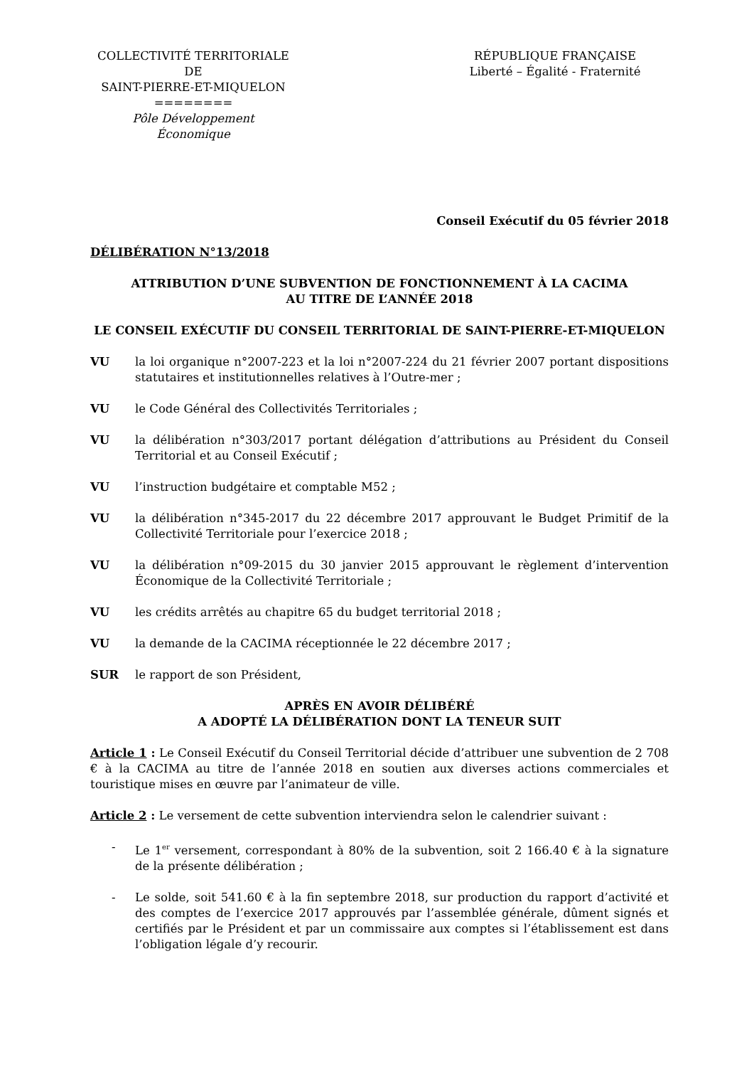COLLECTIVITÉ TERRITORIALE
DE
SAINT-PIERRE-ET-MIQUELON
========
Pôle Développement Économique
RÉPUBLIQUE FRANÇAISE
Liberté – Égalité - Fraternité
Conseil Exécutif du 05 février 2018
DÉLIBÉRATION N°13/2018
ATTRIBUTION D’UNE SUBVENTION DE FONCTIONNEMENT À LA CACIMA
AU TITRE DE L’ANNÉE 2018
LE CONSEIL EXÉCUTIF DU CONSEIL TERRITORIAL DE SAINT-PIERRE-ET-MIQUELON
VU la loi organique n°2007-223 et la loi n°2007-224 du 21 février 2007 portant dispositions statutaires et institutionnelles relatives à l’Outre-mer ;
VU le Code Général des Collectivités Territoriales ;
VU la délibération n°303/2017 portant délégation d’attributions au Président du Conseil Territorial et au Conseil Exécutif ;
VU l’instruction budgétaire et comptable M52 ;
VU la délibération n°345-2017 du 22 décembre 2017 approuvant le Budget Primitif de la Collectivité Territoriale pour l’exercice 2018 ;
VU la délibération n°09-2015 du 30 janvier 2015 approuvant le règlement d’intervention Économique de la Collectivité Territoriale ;
VU les crédits arrêtés au chapitre 65 du budget territorial 2018 ;
VU la demande de la CACIMA réceptionnée le 22 décembre 2017 ;
SUR le rapport de son Président,
APRÈS EN AVOIR DÉLIBÉRÉ
A ADOPTÉ LA DÉLIBÉRATION DONT LA TENEUR SUIT
Article 1 : Le Conseil Exécutif du Conseil Territorial décide d’attribuer une subvention de 2 708 € à la CACIMA au titre de l’année 2018 en soutien aux diverses actions commerciales et touristique mises en œuvre par l’animateur de ville.
Article 2 : Le versement de cette subvention interviendra selon le calendrier suivant :
- Le 1<sup>er</sup> versement, correspondant à 80% de la subvention, soit 2 166.40 € à la signature de la présente délibération ;
- Le solde, soit 541.60 € à la fin septembre 2018, sur production du rapport d’activité et des comptes de l’exercice 2017 approuvés par l’assemblée générale, dûment signés et certifiés par le Président et par un commissaire aux comptes si l’établissement est dans l’obligation légale d’y recourir.